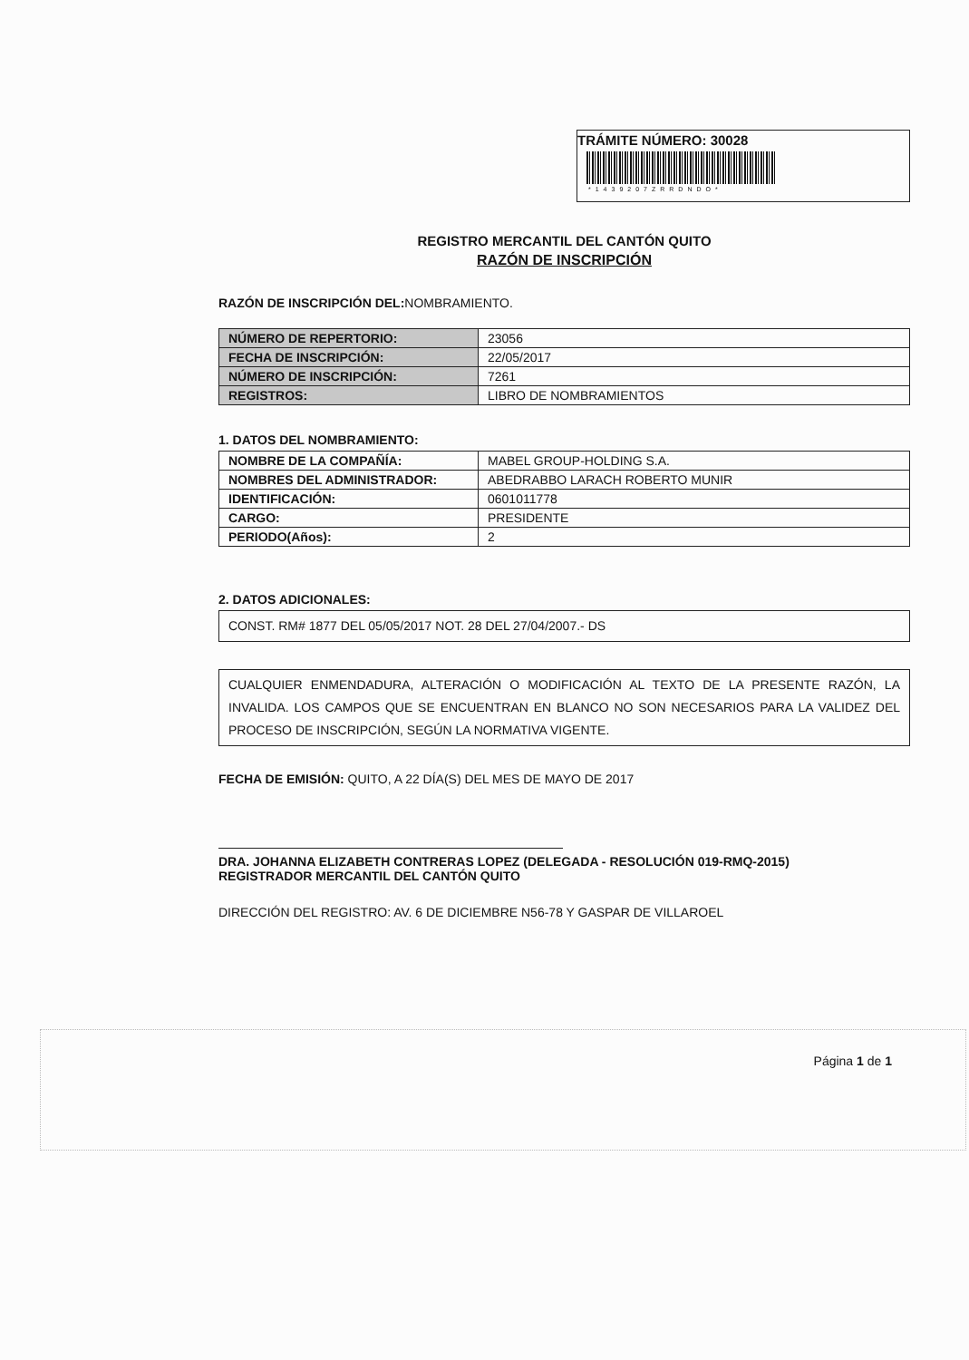TRÁMITE NÚMERO: 30028
*1439207ZRRDNDO*
REGISTRO MERCANTIL DEL CANTÓN QUITO
RAZÓN DE INSCRIPCIÓN
RAZÓN DE INSCRIPCIÓN DEL: NOMBRAMIENTO.
| NÚMERO DE REPERTORIO: | 23056 |
| FECHA DE INSCRIPCIÓN: | 22/05/2017 |
| NÚMERO DE INSCRIPCIÓN: | 7261 |
| REGISTROS: | LIBRO DE NOMBRAMIENTOS |
1. DATOS DEL NOMBRAMIENTO:
| NOMBRE DE LA COMPAÑÍA: | MABEL GROUP-HOLDING S.A. |
| NOMBRES DEL ADMINISTRADOR: | ABEDRABBO LARACH ROBERTO MUNIR |
| IDENTIFICACIÓN: | 0601011778 |
| CARGO: | PRESIDENTE |
| PERIODO(Años): | 2 |
2. DATOS ADICIONALES:
CONST. RM# 1877 DEL 05/05/2017 NOT. 28 DEL 27/04/2007.- DS
CUALQUIER ENMENDADURA, ALTERACIÓN O MODIFICACIÓN AL TEXTO DE LA PRESENTE RAZÓN, LA INVALIDA. LOS CAMPOS QUE SE ENCUENTRAN EN BLANCO NO SON NECESARIOS PARA LA VALIDEZ DEL PROCESO DE INSCRIPCIÓN, SEGÚN LA NORMATIVA VIGENTE.
FECHA DE EMISIÓN: QUITO, A 22 DÍA(S) DEL MES DE MAYO DE 2017
DRA. JOHANNA ELIZABETH CONTRERAS LOPEZ (DELEGADA - RESOLUCIÓN 019-RMQ-2015)
REGISTRADOR MERCANTIL DEL CANTÓN QUITO
DIRECCIÓN DEL REGISTRO: AV. 6 DE DICIEMBRE N56-78 Y GASPAR DE VILLAROEL
Página 1 de 1